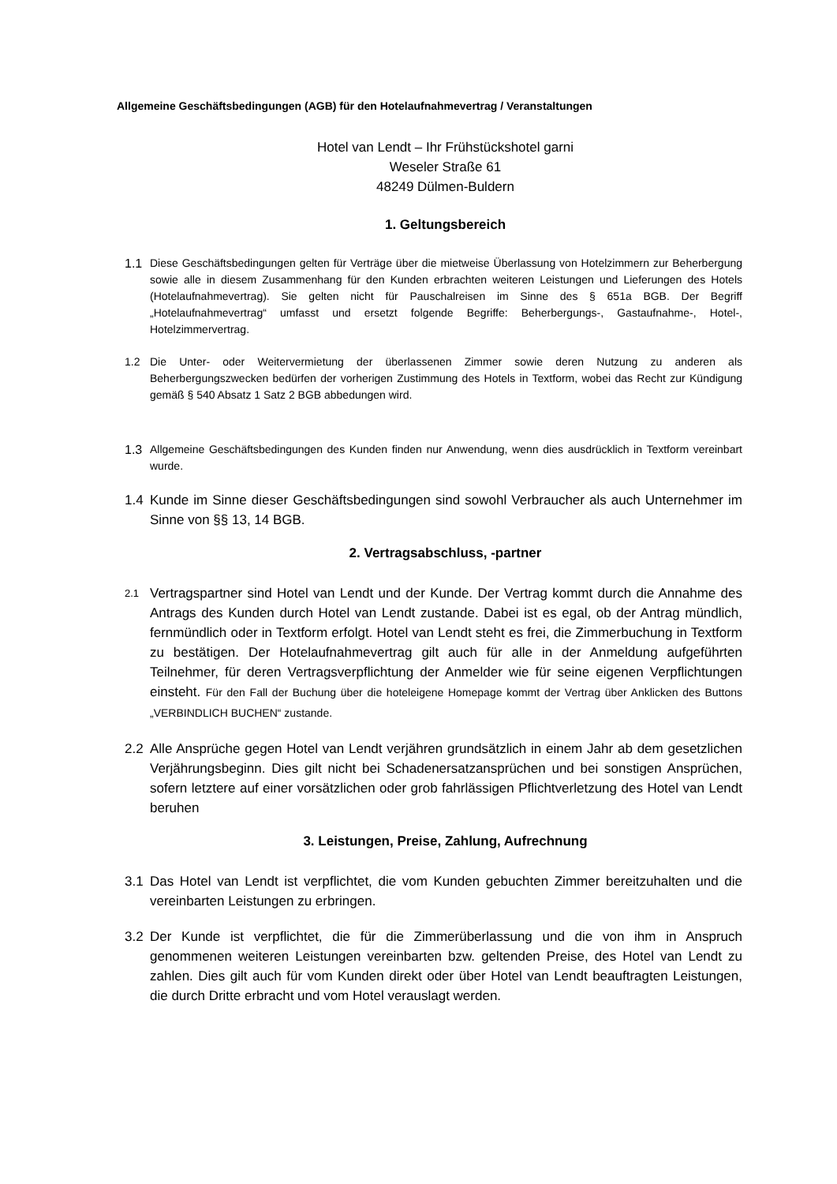Allgemeine Geschäftsbedingungen (AGB) für den Hotelaufnahmevertrag / Veranstaltungen
Hotel van Lendt – Ihr Frühstückshotel garni
Weseler Straße 61
48249 Dülmen-Buldern
1. Geltungsbereich
1.1 Diese Geschäftsbedingungen gelten für Verträge über die mietweise Überlassung von Hotelzimmern zur Beherbergung sowie alle in diesem Zusammenhang für den Kunden erbrachten weiteren Leistungen und Lieferungen des Hotels (Hotelaufnahmevertrag). Sie gelten nicht für Pauschalreisen im Sinne des § 651a BGB. Der Begriff „Hotelaufnahmevertrag“ umfasst und ersetzt folgende Begriffe: Beherbergungs-, Gastaufnahme-, Hotel-, Hotelzimmervertrag.
1.2 Die Unter- oder Weitervermietung der überlassenen Zimmer sowie deren Nutzung zu anderen als Beherbergungszwecken bedürfen der vorherigen Zustimmung des Hotels in Textform, wobei das Recht zur Kündigung gemäß § 540 Absatz 1 Satz 2 BGB abbedungen wird.
1.3 Allgemeine Geschäftsbedingungen des Kunden finden nur Anwendung, wenn dies ausdrücklich in Textform vereinbart wurde.
1.4 Kunde im Sinne dieser Geschäftsbedingungen sind sowohl Verbraucher als auch Unternehmer im Sinne von §§ 13, 14 BGB.
2. Vertragsabschluss, -partner
2.1 Vertragspartner sind Hotel van Lendt und der Kunde. Der Vertrag kommt durch die Annahme des Antrags des Kunden durch Hotel van Lendt zustande. Dabei ist es egal, ob der Antrag mündlich, fernmündlich oder in Textform erfolgt. Hotel van Lendt steht es frei, die Zimmerbuchung in Textform zu bestätigen. Der Hotelaufnahmevertrag gilt auch für alle in der Anmeldung aufgeführten Teilnehmer, für deren Vertragsverpflichtung der Anmelder wie für seine eigenen Verpflichtungen einsteht. Für den Fall der Buchung über die hoteleigene Homepage kommt der Vertrag über Anklicken des Buttons „VERBINDLICH BUCHEN“ zustande.
2.2 Alle Ansprüche gegen Hotel van Lendt verjähren grundsätzlich in einem Jahr ab dem gesetzlichen Verjährungsbeginn. Dies gilt nicht bei Schadenersatzansprüchen und bei sonstigen Ansprüchen, sofern letztere auf einer vorsätzlichen oder grob fahrlässigen Pflichtverletzung des Hotel van Lendt beruhen
3. Leistungen, Preise, Zahlung, Aufrechnung
3.1 Das Hotel van Lendt ist verpflichtet, die vom Kunden gebuchten Zimmer bereitzuhalten und die vereinbarten Leistungen zu erbringen.
3.2 Der Kunde ist verpflichtet, die für die Zimmerüberlassung und die von ihm in Anspruch genommenen weiteren Leistungen vereinbarten bzw. geltenden Preise, des Hotel van Lendt zu zahlen. Dies gilt auch für vom Kunden direkt oder über Hotel van Lendt beauftragten Leistungen, die durch Dritte erbracht und vom Hotel verauslagt werden.